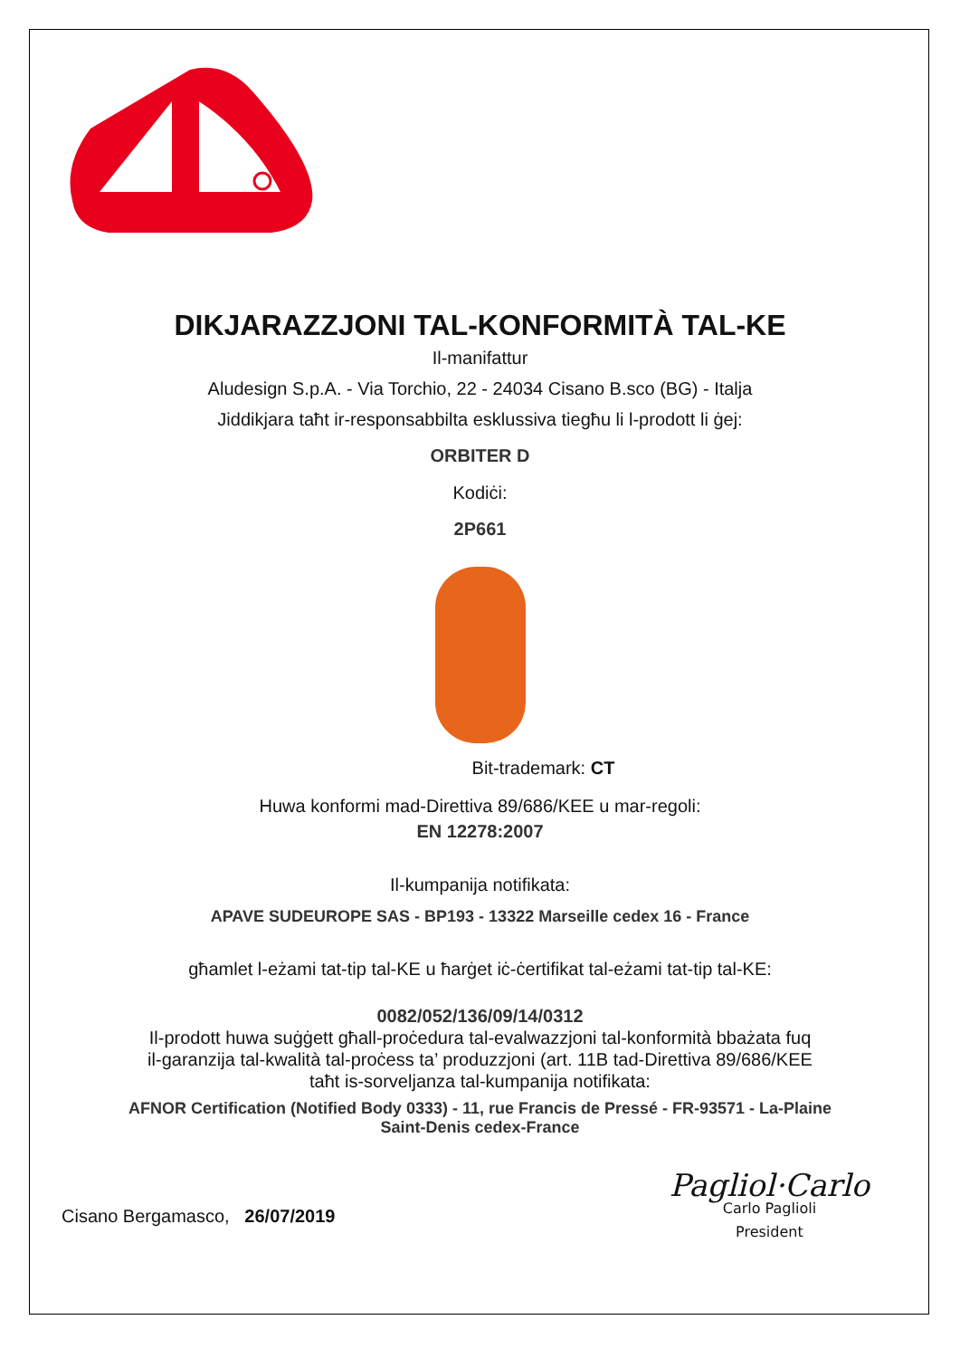DIKJARAZZJONI TAL-KONFORMITÀ TAL-KE
Il-manifattur
Aludesign S.p.A. - Via Torchio, 22 - 24034 Cisano B.sco (BG) - Italja
Jiddikjara taħt ir-responsabbilta esklussiva tiegħu li l-prodott li ġej:
ORBITER D
Kodiċi:
2P661
Bit-trademark: CT
Huwa konformi mad-Direttiva 89/686/KEE u mar-regoli:
EN 12278:2007
Il-kumpanija notifikata:
APAVE SUDEUROPE SAS - BP193 - 13322 Marseille cedex 16 - France
għamlet l-eżami tat-tip tal-KE u ħarġet iċ-ċertifikat tal-eżami tat-tip tal-KE:
0082/052/136/09/14/0312
Il-prodott huwa suġġett għall-proċedura tal-evalwazzjoni tal-konformità bbażata fuq
il-garanzija tal-kwalità tal-proċess ta’ produzzjoni (art. 11B tad-Direttiva 89/686/KEE
taħt is-sorveljanza tal-kumpanija notifikata:
AFNOR Certification (Notified Body 0333) - 11, rue Francis de Pressé - FR-93571 - La-Plaine
Saint-Denis cedex-France
Cisano Bergamasco, 26/07/2019
Pagliol·Carlo
Carlo Paglioli
President